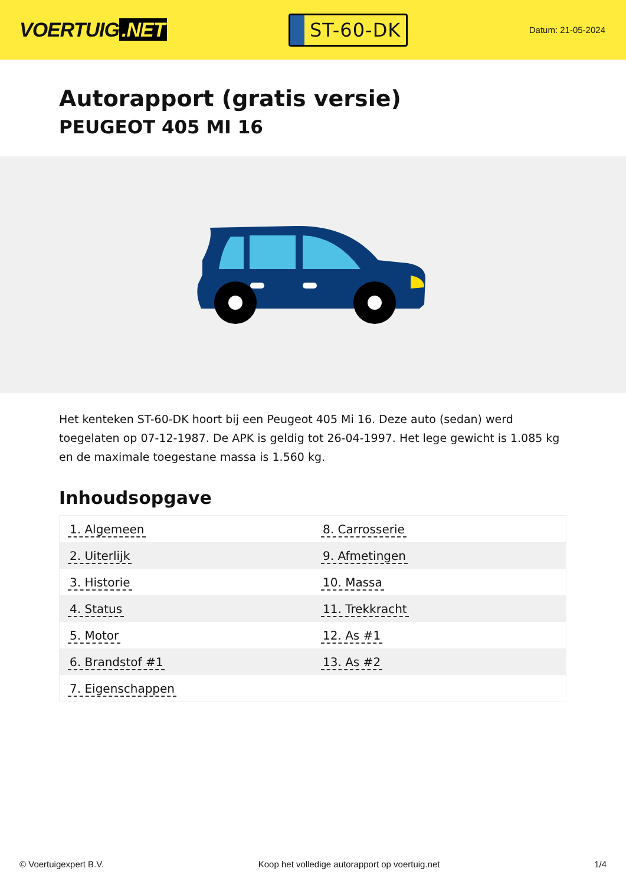VOERTUIG.NET
ST-60-DK
Datum: 21-05-2024
Autorapport (gratis versie)
PEUGEOT 405 MI 16
Het kenteken ST-60-DK hoort bij een Peugeot 405 Mi 16. Deze auto (sedan) werd toegelaten op 07-12-1987. De APK is geldig tot 26-04-1997. Het lege gewicht is 1.085 kg en de maximale toegestane massa is 1.560 kg.
Inhoudsopgave
| 1. Algemeen | 8. Carrosserie |
| 2. Uiterlijk | 9. Afmetingen |
| 3. Historie | 10. Massa |
| 4. Status | 11. Trekkracht |
| 5. Motor | 12. As #1 |
| 6. Brandstof #1 | 13. As #2 |
| 7. Eigenschappen | |
© Voertuigexpert B.V. Koop het volledige autorapport op voertuig.net 1/4